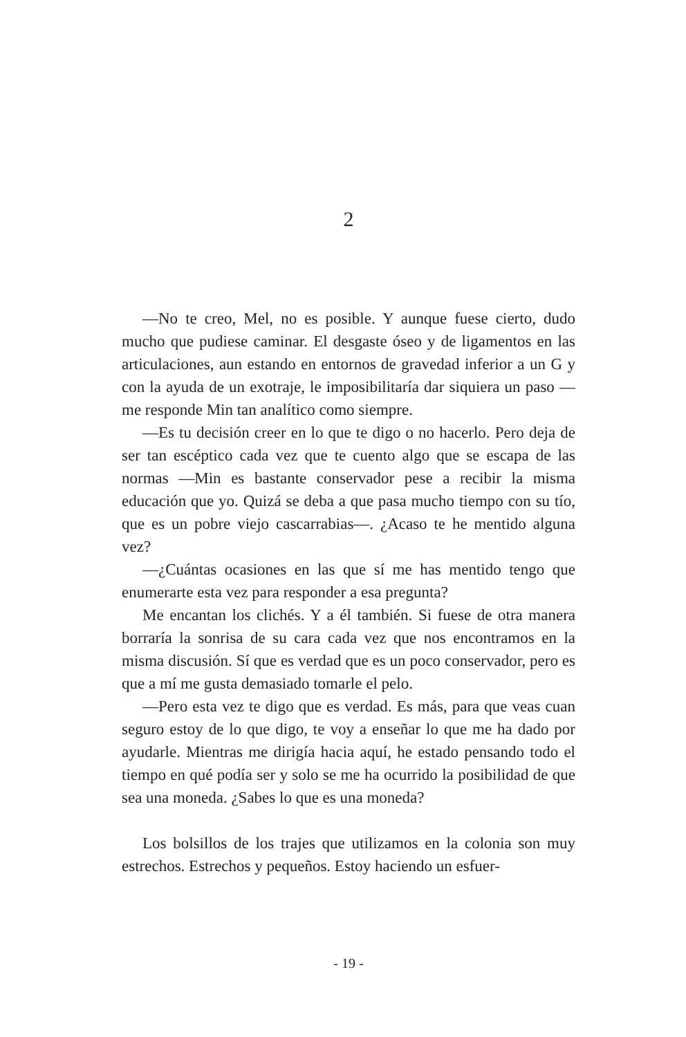2
—No te creo, Mel, no es posible. Y aunque fuese cierto, dudo mucho que pudiese caminar. El desgaste óseo y de ligamentos en las articulaciones, aun estando en entornos de gravedad inferior a un G y con la ayuda de un exotraje, le imposibilitaría dar siquiera un paso —me responde Min tan analítico como siempre.
—Es tu decisión creer en lo que te digo o no hacerlo. Pero deja de ser tan escéptico cada vez que te cuento algo que se escapa de las normas —Min es bastante conservador pese a recibir la misma educación que yo. Quizá se deba a que pasa mucho tiempo con su tío, que es un pobre viejo cascarrabias—. ¿Acaso te he mentido alguna vez?
—¿Cuántas ocasiones en las que sí me has mentido tengo que enumerarte esta vez para responder a esa pregunta?
Me encantan los clichés. Y a él también. Si fuese de otra manera borraría la sonrisa de su cara cada vez que nos encontramos en la misma discusión. Sí que es verdad que es un poco conservador, pero es que a mí me gusta demasiado tomarle el pelo.
—Pero esta vez te digo que es verdad. Es más, para que veas cuan seguro estoy de lo que digo, te voy a enseñar lo que me ha dado por ayudarle. Mientras me dirigía hacia aquí, he estado pensando todo el tiempo en qué podía ser y solo se me ha ocurrido la posibilidad de que sea una moneda. ¿Sabes lo que es una moneda?
Los bolsillos de los trajes que utilizamos en la colonia son muy estrechos. Estrechos y pequeños. Estoy haciendo un esfuer-
- 19 -